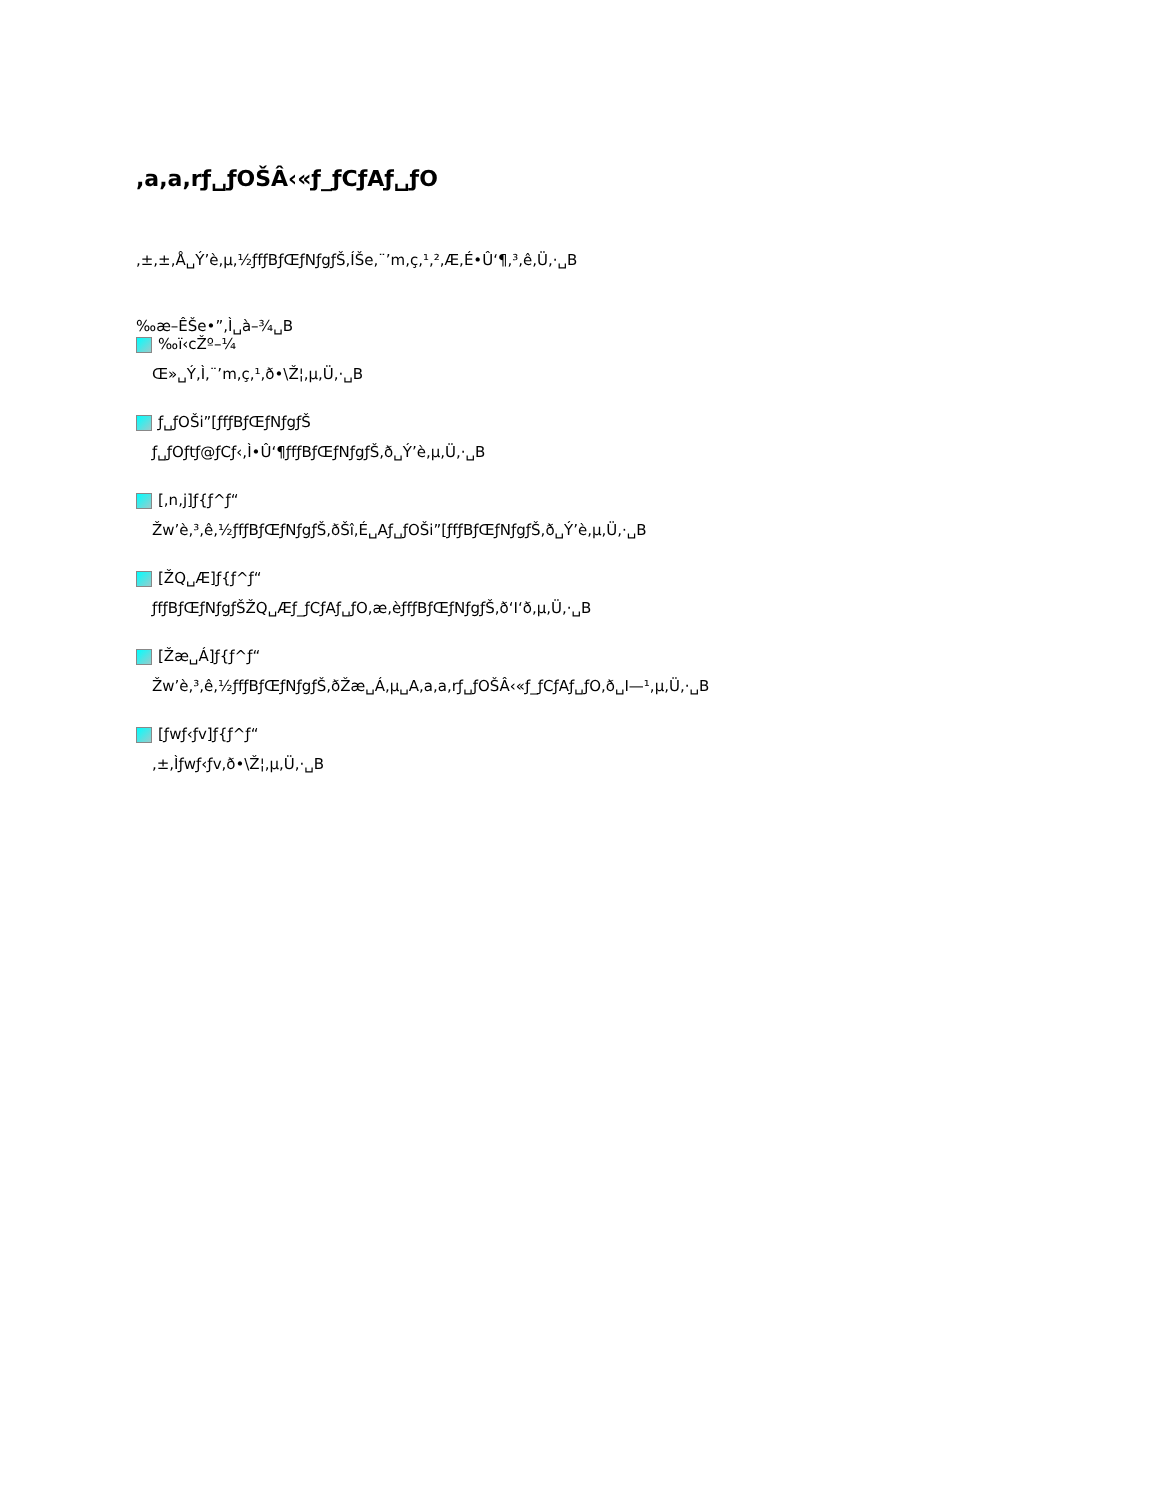,a,a,rƒ␣ƒOŠÂ‹«ƒ_ƒCƒAƒ␣ƒO
,±,±,Å␣Ý’è,µ,½ƒfƒBƒŒƒNƒgƒŠ,ÍŠe,¨’m,ç,¹,²,Æ,É•Û‘¶,³,ê,Ü,·␣B
‰æ–ÊŠe•”,Ì␣à–¾␣B
‰ï‹cŽº–¼
Œ»␣Ý,Ì,¨’m,ç,¹,ð•\Ž¦,µ,Ü,·␣B
ƒ␣ƒOŠi”[ƒfƒBƒŒƒNƒgƒŠ
ƒ␣ƒOƒtƒ@ƒCƒ‹,Ì•Û‘¶ƒfƒBƒŒƒNƒgƒŠ,ð␣Ý’è,µ,Ü,·␣B
[,n,j]ƒ{ƒ^ƒ“
Žw’è,³,ê,½ƒfƒBƒŒƒNƒgƒŠ,ðŠî,É␣Aƒ␣ƒOŠi”[ƒfƒBƒŒƒNƒgƒŠ,ð␣Ý’è,µ,Ü,·␣B
[ŽQ␣Æ]ƒ{ƒ^ƒ“
ƒfƒBƒŒƒNƒgƒŠŽQ␣Æƒ_ƒCƒAƒ␣ƒO,æ,èƒfƒBƒŒƒNƒgƒŠ,ð‘I‘ð,µ,Ü,·␣B
[Žæ␣Á]ƒ{ƒ^ƒ“
Žw’è,³,ê,½ƒfƒBƒŒƒNƒgƒŠ,ðŽæ␣Á,µ␣A,a,a,rƒ␣ƒOŠÂ‹«ƒ_ƒCƒAƒ␣ƒO,ð␣I—¹,µ,Ü,·␣B
[ƒwƒ‹ƒv]ƒ{ƒ^ƒ“
,±,Ìƒwƒ‹ƒv,ð•\Ž¦,µ,Ü,·␣B